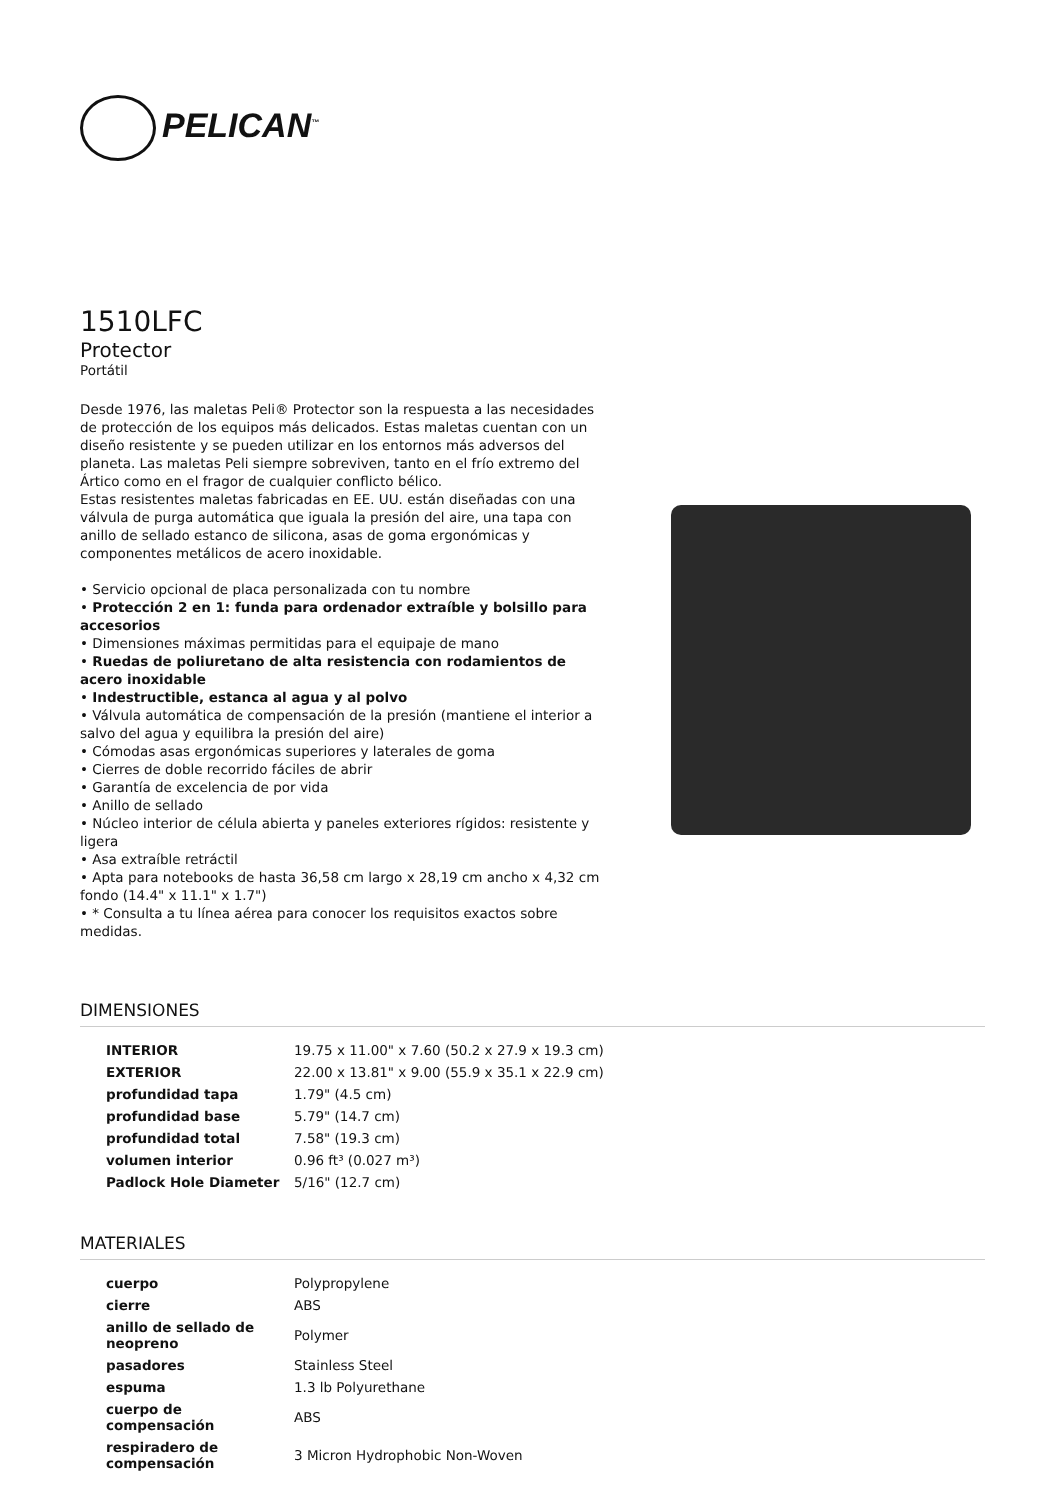PELICAN<sup>™</sup>
1510LFC
Protector
Portátil
Desde 1976, las maletas Peli® Protector son la respuesta a las necesidades de protección de los equipos más delicados. Estas maletas cuentan con un diseño resistente y se pueden utilizar en los entornos más adversos del planeta. Las maletas Peli siempre sobreviven, tanto en el frío extremo del Ártico como en el fragor de cualquier conflicto bélico.
Estas resistentes maletas fabricadas en EE. UU. están diseñadas con una válvula de purga automática que iguala la presión del aire, una tapa con anillo de sellado estanco de silicona, asas de goma ergonómicas y componentes metálicos de acero inoxidable.
• Servicio opcional de placa personalizada con tu nombre
• Protección 2 en 1: funda para ordenador extraíble y bolsillo para accesorios
• Dimensiones máximas permitidas para el equipaje de mano
• Ruedas de poliuretano de alta resistencia con rodamientos de acero inoxidable
• Indestructible, estanca al agua y al polvo
• Válvula automática de compensación de la presión (mantiene el interior a salvo del agua y equilibra la presión del aire)
• Cómodas asas ergonómicas superiores y laterales de goma
• Cierres de doble recorrido fáciles de abrir
• Garantía de excelencia de por vida
• Anillo de sellado
• Núcleo interior de célula abierta y paneles exteriores rígidos: resistente y ligera
• Asa extraíble retráctil
• Apta para notebooks de hasta 36,58 cm largo x 28,19 cm ancho x 4,32 cm fondo (14.4" x 11.1" x 1.7")
• * Consulta a tu línea aérea para conocer los requisitos exactos sobre medidas.
DIMENSIONES
| INTERIOR | 19.75 x 11.00" x 7.60 (50.2 x 27.9 x 19.3 cm) |
| EXTERIOR | 22.00 x 13.81" x 9.00 (55.9 x 35.1 x 22.9 cm) |
| profundidad tapa | 1.79" (4.5 cm) |
| profundidad base | 5.79" (14.7 cm) |
| profundidad total | 7.58" (19.3 cm) |
| volumen interior | 0.96 ft³ (0.027 m³) |
| Padlock Hole Diameter | 5/16" (12.7 cm) |
MATERIALES
| cuerpo | Polypropylene |
| cierre | ABS |
| anillo de sellado de neopreno | Polymer |
| pasadores | Stainless Steel |
| espuma | 1.3 lb Polyurethane |
| cuerpo de compensación | ABS |
| respiradero de compensación | 3 Micron Hydrophobic Non-Woven |